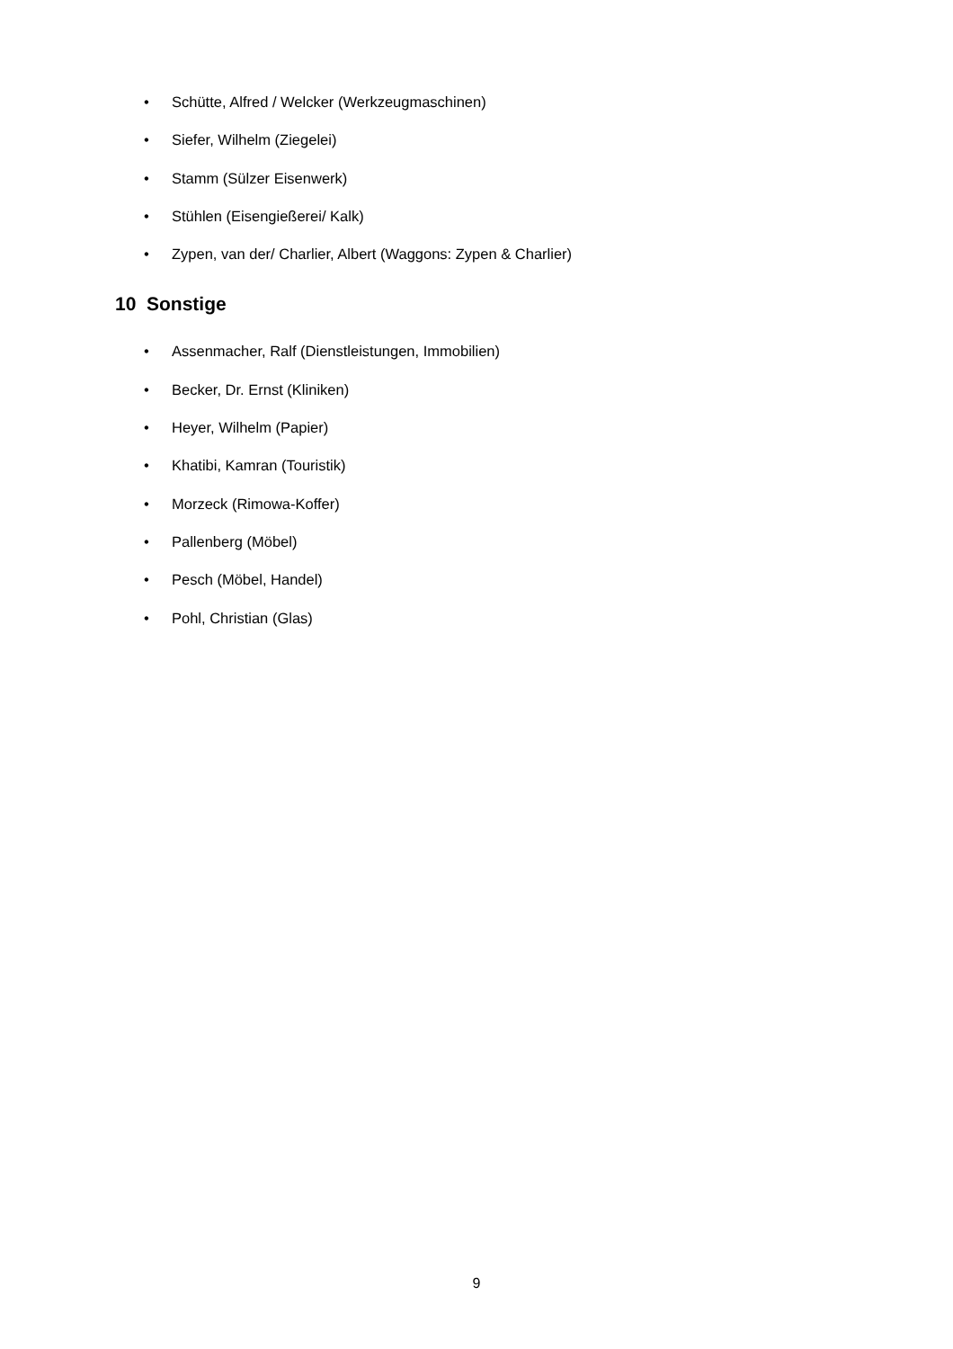• Schütte, Alfred / Welcker (Werkzeugmaschinen)
• Siefer, Wilhelm (Ziegelei)
• Stamm (Sülzer Eisenwerk)
• Stühlen (Eisengießerei/ Kalk)
• Zypen, van der/ Charlier, Albert (Waggons: Zypen & Charlier)
10 Sonstige
• Assenmacher, Ralf (Dienstleistungen, Immobilien)
• Becker, Dr. Ernst (Kliniken)
• Heyer, Wilhelm (Papier)
• Khatibi, Kamran (Touristik)
• Morzeck (Rimowa-Koffer)
• Pallenberg (Möbel)
• Pesch (Möbel, Handel)
• Pohl, Christian (Glas)
9